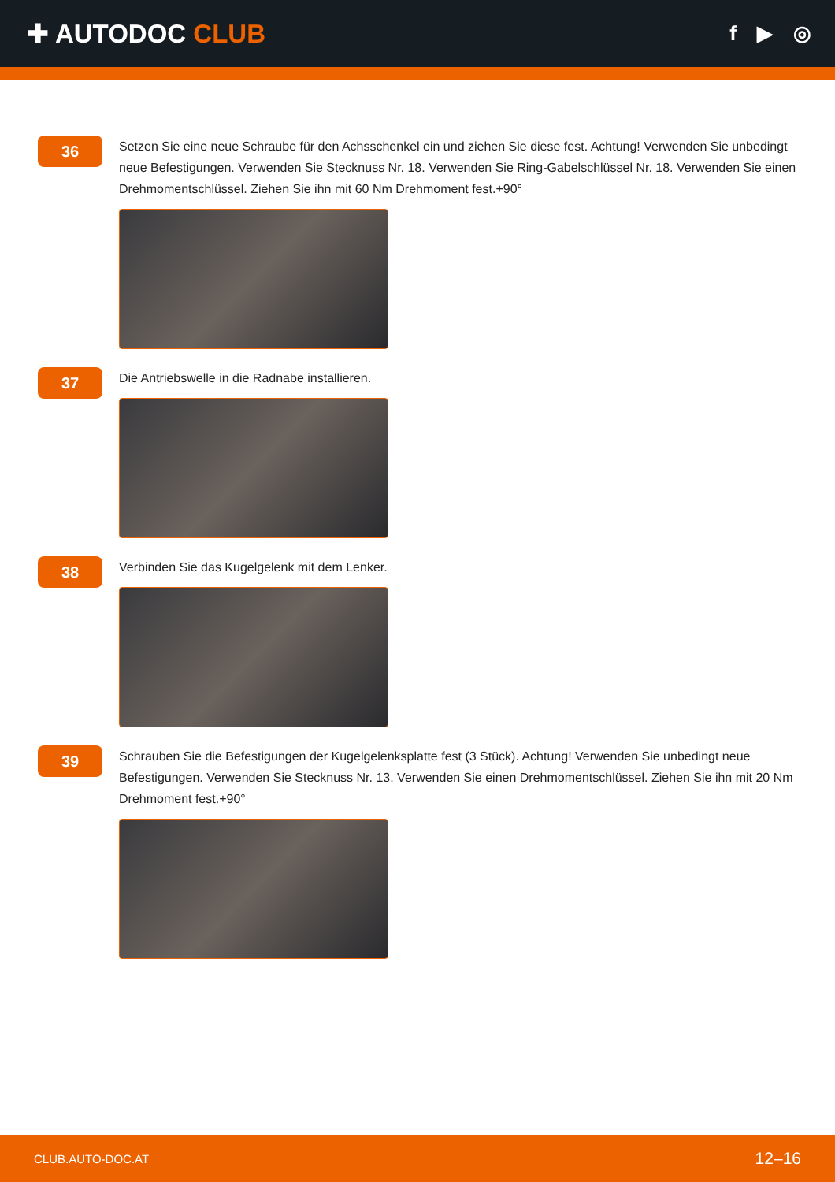✚ AUTODOC CLUB
f ▶ ◎
36
Setzen Sie eine neue Schraube für den Achsschenkel ein und ziehen Sie diese fest. Achtung! Verwenden Sie unbedingt neue Befestigungen. Verwenden Sie Stecknuss Nr. 18. Verwenden Sie Ring-Gabelschlüssel Nr. 18. Verwenden Sie einen Drehmomentschlüssel. Ziehen Sie ihn mit 60 Nm Drehmoment fest.+90°
37
Die Antriebswelle in die Radnabe installieren.
38
Verbinden Sie das Kugelgelenk mit dem Lenker.
39
Schrauben Sie die Befestigungen der Kugelgelenksplatte fest (3 Stück). Achtung! Verwenden Sie unbedingt neue Befestigungen. Verwenden Sie Stecknuss Nr. 13. Verwenden Sie einen Drehmomentschlüssel. Ziehen Sie ihn mit 20 Nm Drehmoment fest.+90°
CLUB.AUTO-DOC.AT 12–16